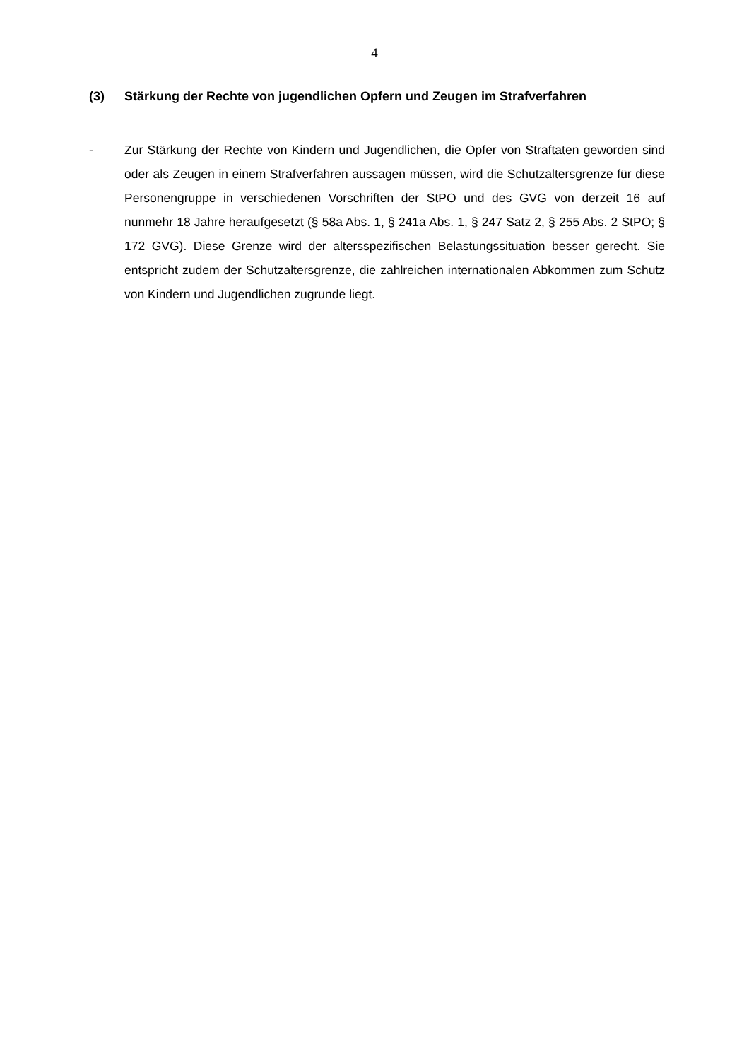4
(3) Stärkung der Rechte von jugendlichen Opfern und Zeugen im Strafverfahren
- Zur Stärkung der Rechte von Kindern und Jugendlichen, die Opfer von Straftaten geworden sind oder als Zeugen in einem Strafverfahren aussagen müssen, wird die Schutzaltersgrenze für diese Personengruppe in verschiedenen Vorschriften der StPO und des GVG von derzeit 16 auf nunmehr 18 Jahre heraufgesetzt (§ 58a Abs. 1, § 241a Abs. 1, § 247 Satz 2, § 255 Abs. 2 StPO; § 172 GVG). Diese Grenze wird der altersspezifischen Belastungssituation besser gerecht. Sie entspricht zudem der Schutzaltersgrenze, die zahlreichen internationalen Abkommen zum Schutz von Kindern und Jugendlichen zugrunde liegt.